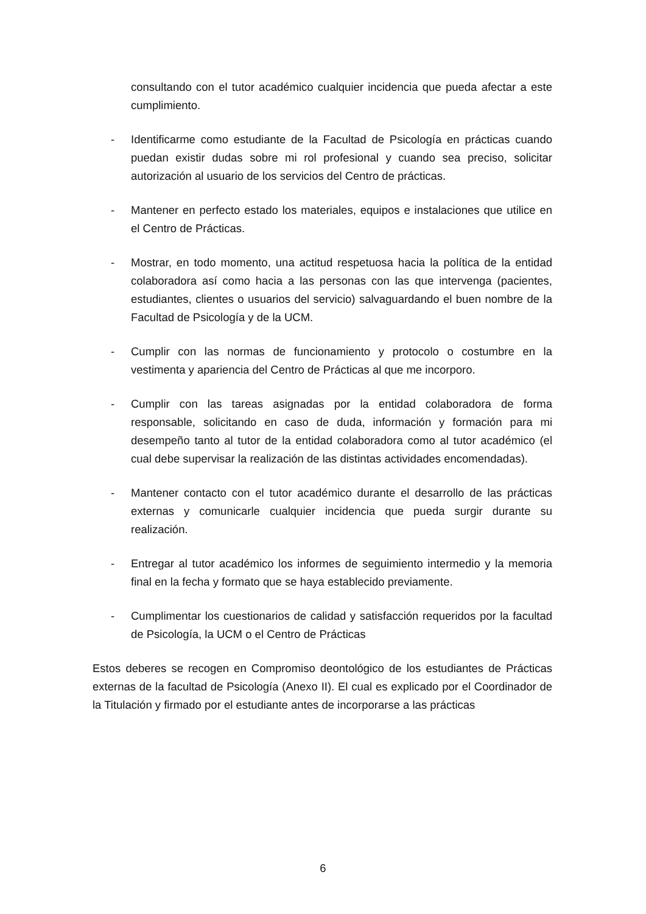consultando con el tutor académico cualquier incidencia que pueda afectar a este cumplimiento.
- Identificarme como estudiante de la Facultad de Psicología en prácticas cuando puedan existir dudas sobre mi rol profesional y cuando sea preciso, solicitar autorización al usuario de los servicios del Centro de prácticas.
- Mantener en perfecto estado los materiales, equipos e instalaciones que utilice en el Centro de Prácticas.
- Mostrar, en todo momento, una actitud respetuosa hacia la política de la entidad colaboradora así como hacia a las personas con las que intervenga (pacientes, estudiantes, clientes o usuarios del servicio) salvaguardando el buen nombre de la Facultad de Psicología y de la UCM.
- Cumplir con las normas de funcionamiento y protocolo o costumbre en la vestimenta y apariencia del Centro de Prácticas al que me incorporo.
- Cumplir con las tareas asignadas por la entidad colaboradora de forma responsable, solicitando en caso de duda, información y formación para mi desempeño tanto al tutor de la entidad colaboradora como al tutor académico (el cual debe supervisar la realización de las distintas actividades encomendadas).
- Mantener contacto con el tutor académico durante el desarrollo de las prácticas externas y comunicarle cualquier incidencia que pueda surgir durante su realización.
- Entregar al tutor académico los informes de seguimiento intermedio y la memoria final en la fecha y formato que se haya establecido previamente.
- Cumplimentar los cuestionarios de calidad y satisfacción requeridos por la facultad de Psicología, la UCM o el Centro de Prácticas
Estos deberes se recogen en Compromiso deontológico de los estudiantes de Prácticas externas de la facultad de Psicología (Anexo II). El cual es explicado por el Coordinador de la Titulación y firmado por el estudiante antes de incorporarse a las prácticas
6